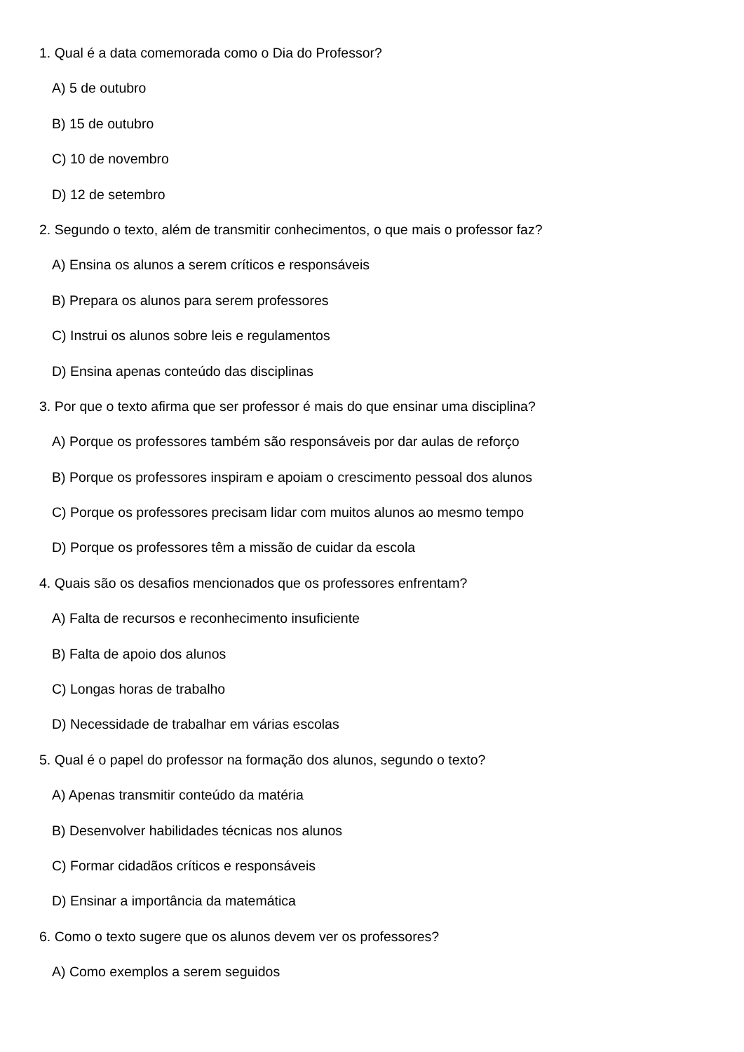1. Qual é a data comemorada como o Dia do Professor?
A) 5 de outubro
B) 15 de outubro
C) 10 de novembro
D) 12 de setembro
2. Segundo o texto, além de transmitir conhecimentos, o que mais o professor faz?
A) Ensina os alunos a serem críticos e responsáveis
B) Prepara os alunos para serem professores
C) Instrui os alunos sobre leis e regulamentos
D) Ensina apenas conteúdo das disciplinas
3. Por que o texto afirma que ser professor é mais do que ensinar uma disciplina?
A) Porque os professores também são responsáveis por dar aulas de reforço
B) Porque os professores inspiram e apoiam o crescimento pessoal dos alunos
C) Porque os professores precisam lidar com muitos alunos ao mesmo tempo
D) Porque os professores têm a missão de cuidar da escola
4. Quais são os desafios mencionados que os professores enfrentam?
A) Falta de recursos e reconhecimento insuficiente
B) Falta de apoio dos alunos
C) Longas horas de trabalho
D) Necessidade de trabalhar em várias escolas
5. Qual é o papel do professor na formação dos alunos, segundo o texto?
A) Apenas transmitir conteúdo da matéria
B) Desenvolver habilidades técnicas nos alunos
C) Formar cidadãos críticos e responsáveis
D) Ensinar a importância da matemática
6. Como o texto sugere que os alunos devem ver os professores?
A) Como exemplos a serem seguidos